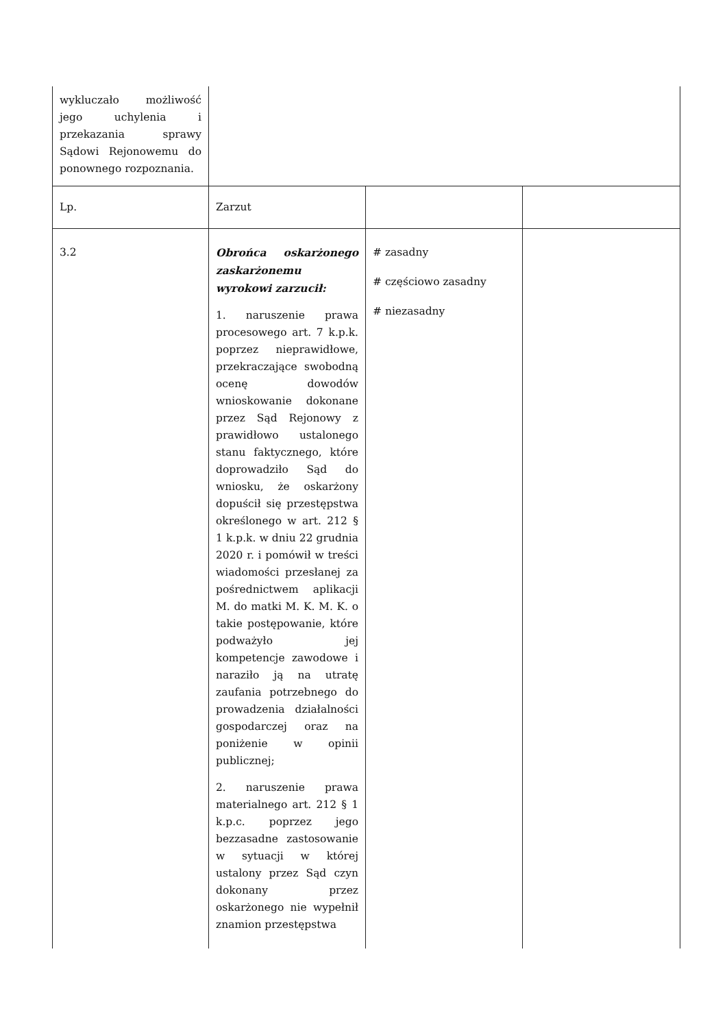| wykluczało możliwość jego uchylenia i przekazania sprawy Sądowi Rejonowemu do ponownego rozpoznania. | | | |
| Lp. | Zarzut | | |
| 3.2 | Obrońca oskarżonego zaskarżonemu wyrokowi zarzucił: 1. naruszenie prawa procesowego art. 7 k.p.k. poprzez nieprawidłowe, przekraczające swobodną ocenę dowodów wnioskowanie dokonane przez Sąd Rejonowy z prawidłowo ustalonego stanu faktycznego, które doprowadziło Sąd do wniosku, że oskarżony dopuścił się przestępstwa określonego w art. 212 § 1 k.p.k. w dniu 22 grudnia 2020 r. i pomówił w treści wiadomości przesłanej za pośrednictwem aplikacji M. do matki M. K. M. K. o takie postępowanie, które podważyło jej kompetencje zawodowe i naraziło ją na utratę zaufania potrzebnego do prowadzenia działalności gospodarczej oraz na poniżenie w opinii publicznej; 2. naruszenie prawa materialnego art. 212 § 1 k.p.c. poprzez jego bezzasadne zastosowanie w sytuacji w której ustalony przez Sąd czyn dokonany przez oskarżonego nie wypełnił znamion przestępstwa | # zasadny # częściowo zasadny # niezasadny | |